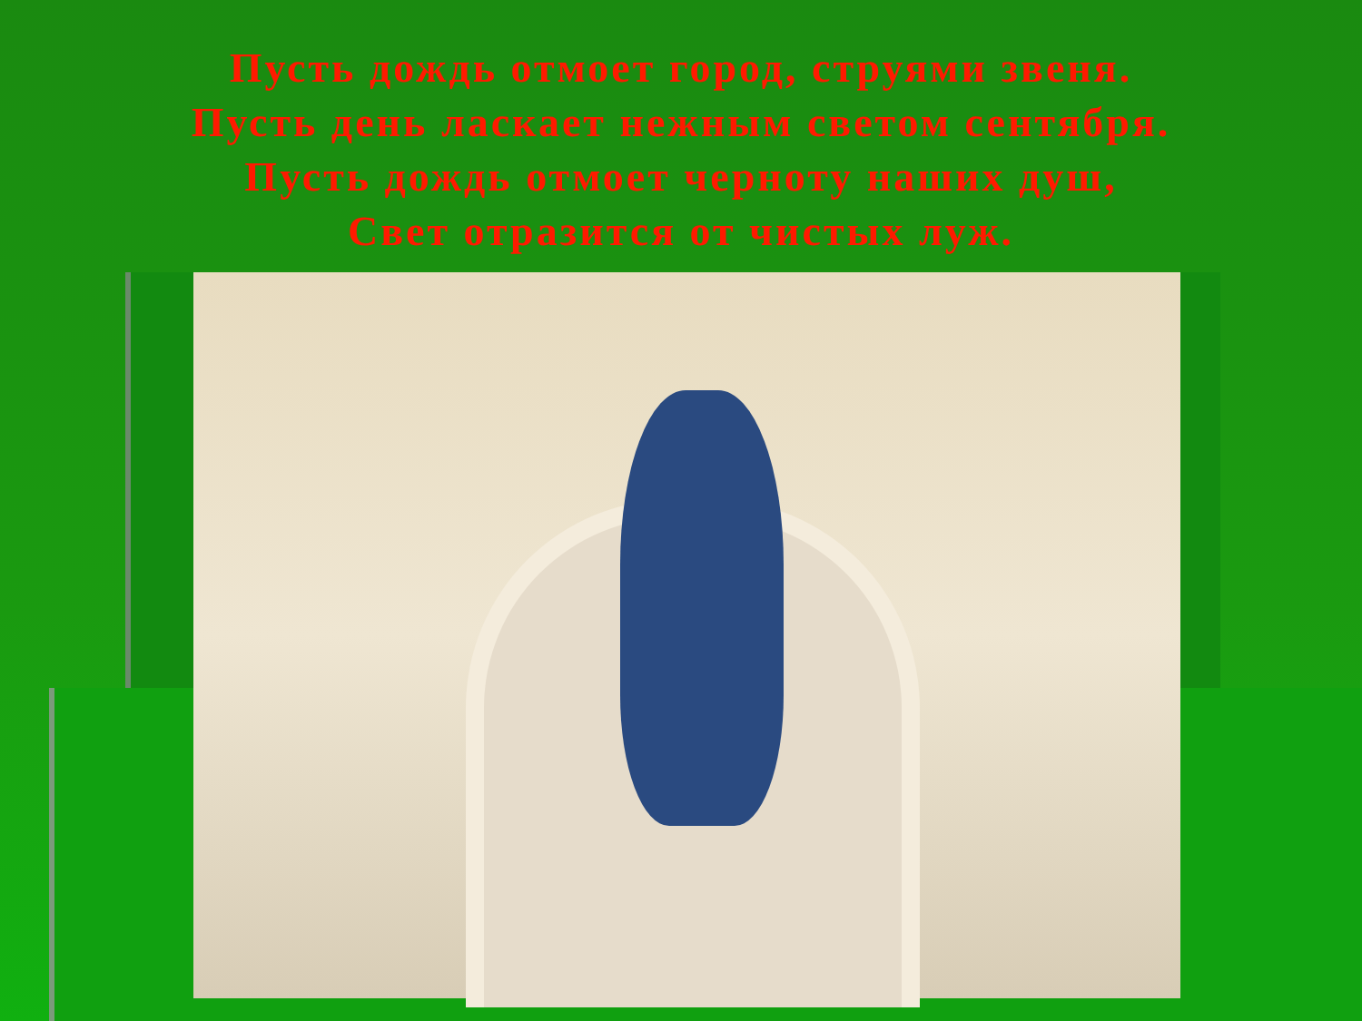Пусть дождь отмоет город, струями звеня.
Пусть день ласкает нежным светом сентября.
Пусть дождь отмоет черноту наших душ,
Свет отразится от чистых луж.